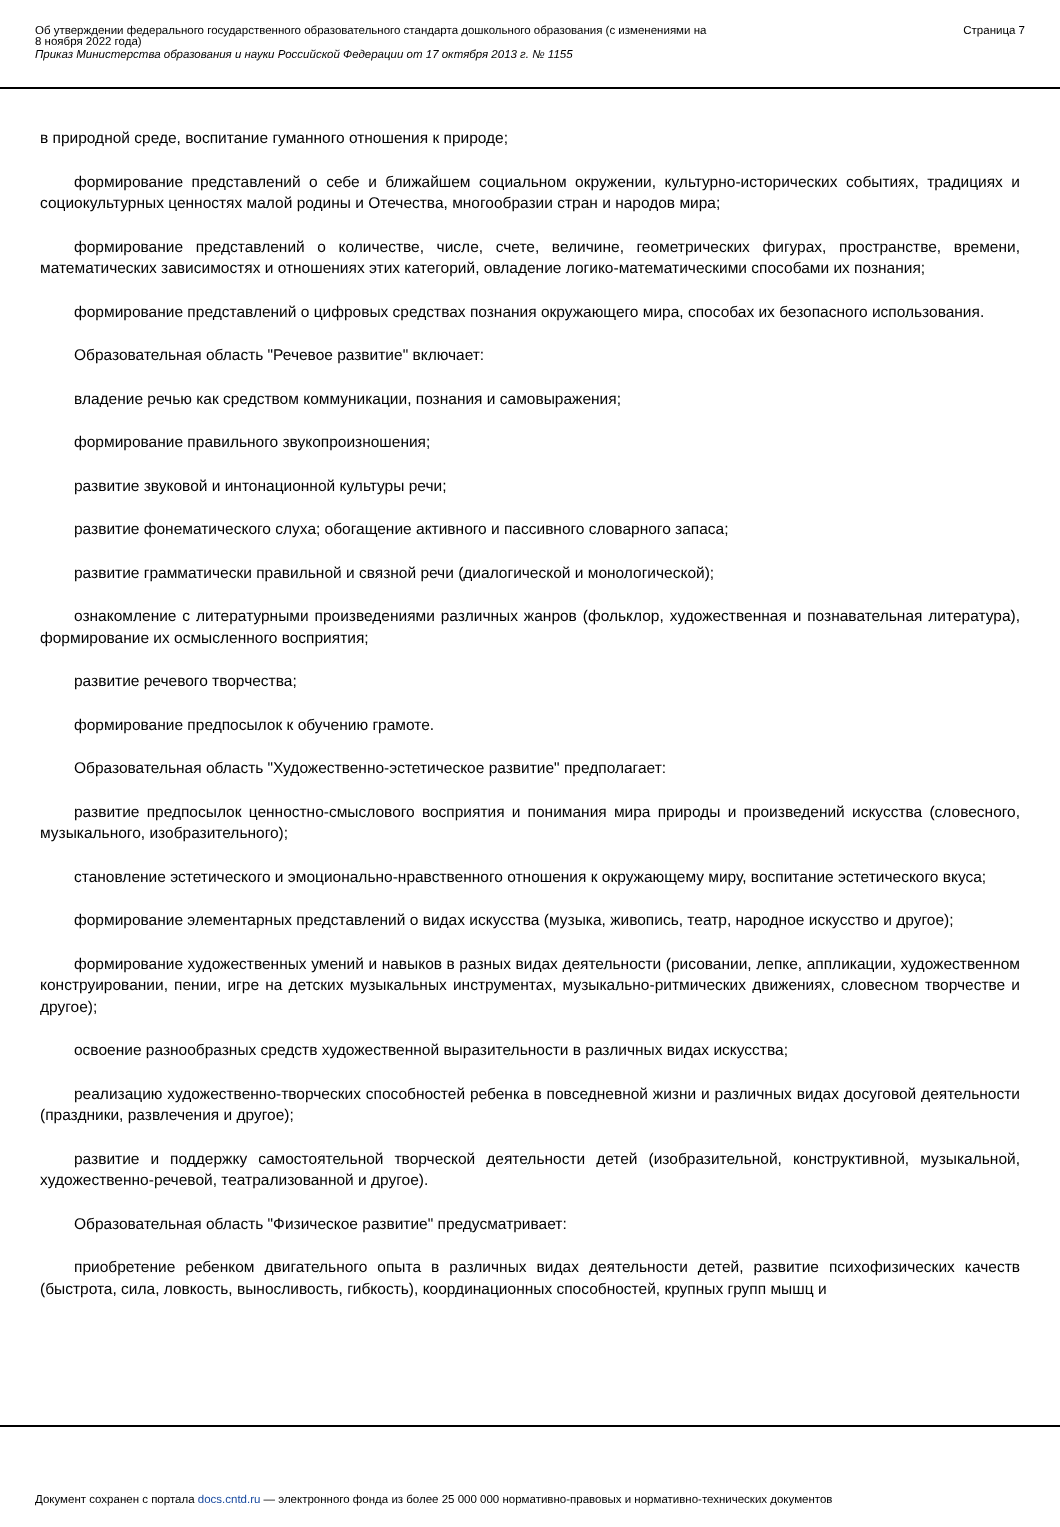Об утверждении федерального государственного образовательного стандарта дошкольного образования (с изменениями на
8 ноября 2022 года)
Приказ Министерства образования и науки Российской Федерации от 17 октября 2013 г. № 1155
Страница 7
в природной среде, воспитание гуманного отношения к природе;
формирование представлений о себе и ближайшем социальном окружении, культурно-исторических событиях, традициях и социокультурных ценностях малой родины и Отечества, многообразии стран и народов мира;
формирование представлений о количестве, числе, счете, величине, геометрических фигурах, пространстве, времени, математических зависимостях и отношениях этих категорий, овладение логико-математическими способами их познания;
формирование представлений о цифровых средствах познания окружающего мира, способах их безопасного использования.
Образовательная область "Речевое развитие" включает:
владение речью как средством коммуникации, познания и самовыражения;
формирование правильного звукопроизношения;
развитие звуковой и интонационной культуры речи;
развитие фонематического слуха; обогащение активного и пассивного словарного запаса;
развитие грамматически правильной и связной речи (диалогической и монологической);
ознакомление с литературными произведениями различных жанров (фольклор, художественная и познавательная литература), формирование их осмысленного восприятия;
развитие речевого творчества;
формирование предпосылок к обучению грамоте.
Образовательная область "Художественно-эстетическое развитие" предполагает:
развитие предпосылок ценностно-смыслового восприятия и понимания мира природы и произведений искусства (словесного, музыкального, изобразительного);
становление эстетического и эмоционально-нравственного отношения к окружающему миру, воспитание эстетического вкуса;
формирование элементарных представлений о видах искусства (музыка, живопись, театр, народное искусство и другое);
формирование художественных умений и навыков в разных видах деятельности (рисовании, лепке, аппликации, художественном конструировании, пении, игре на детских музыкальных инструментах, музыкально-ритмических движениях, словесном творчестве и другое);
освоение разнообразных средств художественной выразительности в различных видах искусства;
реализацию художественно-творческих способностей ребенка в повседневной жизни и различных видах досуговой деятельности (праздники, развлечения и другое);
развитие и поддержку самостоятельной творческой деятельности детей (изобразительной, конструктивной, музыкальной, художественно-речевой, театрализованной и другое).
Образовательная область "Физическое развитие" предусматривает:
приобретение ребенком двигательного опыта в различных видах деятельности детей, развитие психофизических качеств (быстрота, сила, ловкость, выносливость, гибкость), координационных способностей, крупных групп мышц и
Документ сохранен с портала docs.cntd.ru — электронного фонда из более 25 000 000 нормативно-правовых и нормативно-технических документов